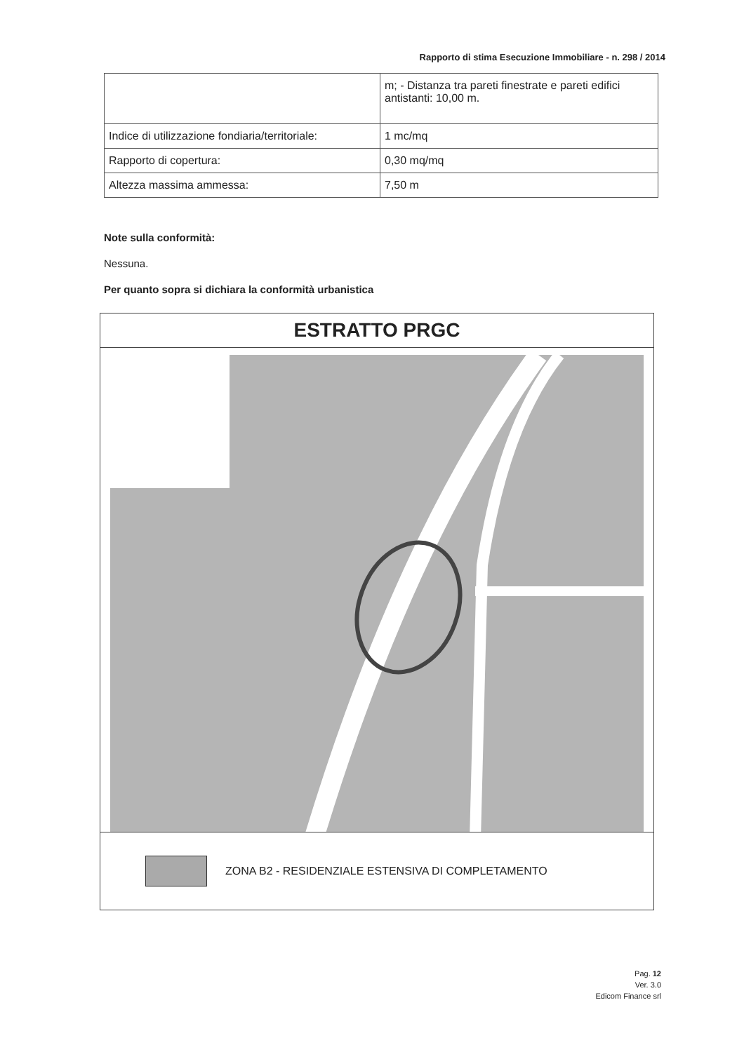Rapporto di stima Esecuzione Immobiliare - n. 298 / 2014
| | m; - Distanza tra pareti finestrate e pareti edifici antistanti: 10,00 m. |
| Indice di utilizzazione fondiaria/territoriale: | 1 mc/mq |
| Rapporto di copertura: | 0,30 mq/mq |
| Altezza massima ammessa: | 7,50 m |
Note sulla conformità:
Nessuna.
Per quanto sopra si dichiara la conformità urbanistica
ESTRATTO PRGC
ZONA B2 - RESIDENZIALE ESTENSIVA DI COMPLETAMENTO
Pag. 12
Ver. 3.0
Edicom Finance srl